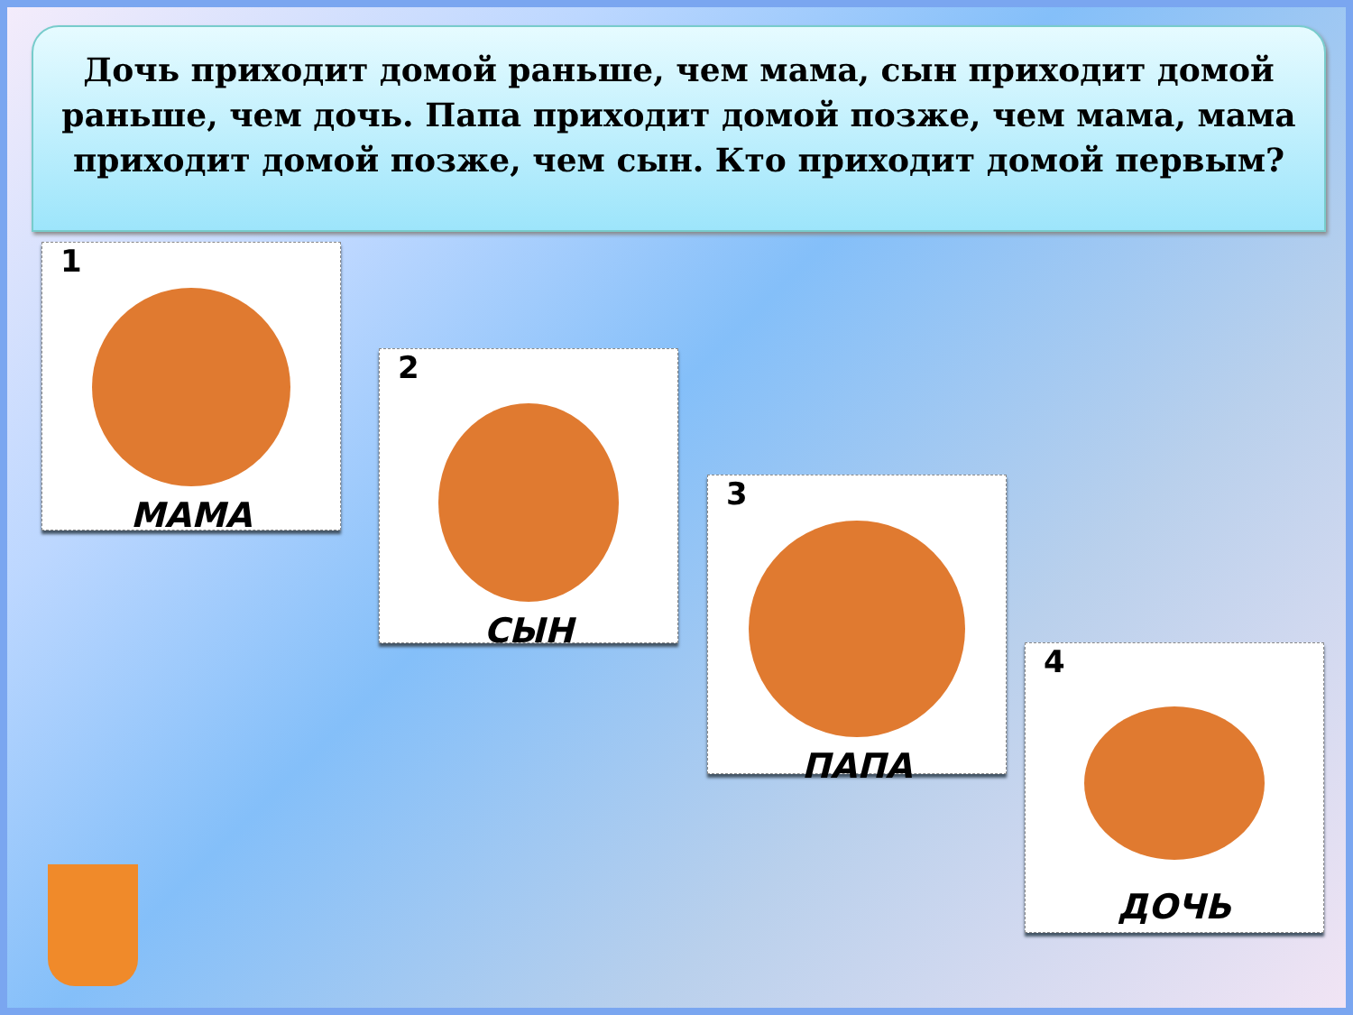Дочь приходит домой раньше, чем мама, сын приходит домой раньше, чем дочь. Папа приходит домой позже, чем мама, мама приходит домой позже, чем сын. Кто приходит домой первым?
1
МАМА
2
СЫН
3
ПАПА
4
ДОЧЬ